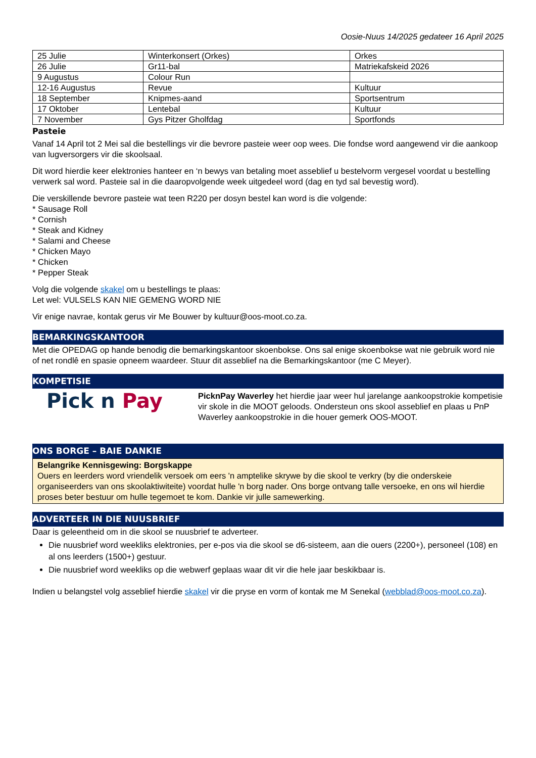Oosie-Nuus 14/2025 gedateer 16 April 2025
| 25 Julie | Winterkonsert (Orkes) | Orkes |
| 26 Julie | Gr11-bal | Matriekafskeid 2026 |
| 9 Augustus | Colour Run | |
| 12-16 Augustus | Revue | Kultuur |
| 18 September | Knipmes-aand | Sportsentrum |
| 17 Oktober | Lentebal | Kultuur |
| 7 November | Gys Pitzer Gholfdag | Sportfonds |
Pasteie
Vanaf 14 April tot 2 Mei sal die bestellings vir die bevrore pasteie weer oop wees. Die fondse word aangewend vir die aankoop van lugversorgers vir die skoolsaal.
Dit word hierdie keer elektronies hanteer en ‘n bewys van betaling moet asseblief u bestelvorm vergesel voordat u bestelling verwerk sal word. Pasteie sal in die daaropvolgende week uitgedeel word (dag en tyd sal bevestig word).
Die verskillende bevrore pasteie wat teen R220 per dosyn bestel kan word is die volgende:
* Sausage Roll
* Cornish
* Steak and Kidney
* Salami and Cheese
* Chicken Mayo
* Chicken
* Pepper Steak
Volg die volgende skakel om u bestellings te plaas:
Let wel: VULSELS KAN NIE GEMENG WORD NIE
Vir enige navrae, kontak gerus vir Me Bouwer by kultuur@oos-moot.co.za.
BEMARKINGSKANTOOR
Met die OPEDAG op hande benodig die bemarkingskantoor skoenbokse. Ons sal enige skoenbokse wat nie gebruik word nie of net rondlê en spasie opneem waardeer. Stuur dit asseblief na die Bemarkingskantoor (me C Meyer).
KOMPETISIE
Pick n Pay
PicknPay Waverley het hierdie jaar weer hul jarelange aankoopstrokie kompetisie vir skole in die MOOT geloods. Ondersteun ons skool asseblief en plaas u PnP Waverley aankoopstrokie in die houer gemerk OOS-MOOT.
ONS BORGE – BAIE DANKIE
Belangrike Kennisgewing: Borgskappe
Ouers en leerders word vriendelik versoek om eers 'n amptelike skrywe by die skool te verkry (by die onderskeie organiseerders van ons skoolaktiwiteite) voordat hulle 'n borg nader. Ons borge ontvang talle versoeke, en ons wil hierdie proses beter bestuur om hulle tegemoet te kom. Dankie vir julle samewerking.
ADVERTEER IN DIE NUUSBRIEF
Daar is geleentheid om in die skool se nuusbrief te adverteer.
Die nuusbrief word weekliks elektronies, per e-pos via die skool se d6-sisteem, aan die ouers (2200+), personeel (108) en al ons leerders (1500+) gestuur.
Die nuusbrief word weekliks op die webwerf geplaas waar dit vir die hele jaar beskikbaar is.
Indien u belangstel volg asseblief hierdie skakel vir die pryse en vorm of kontak me M Senekal (webblad@oos-moot.co.za).